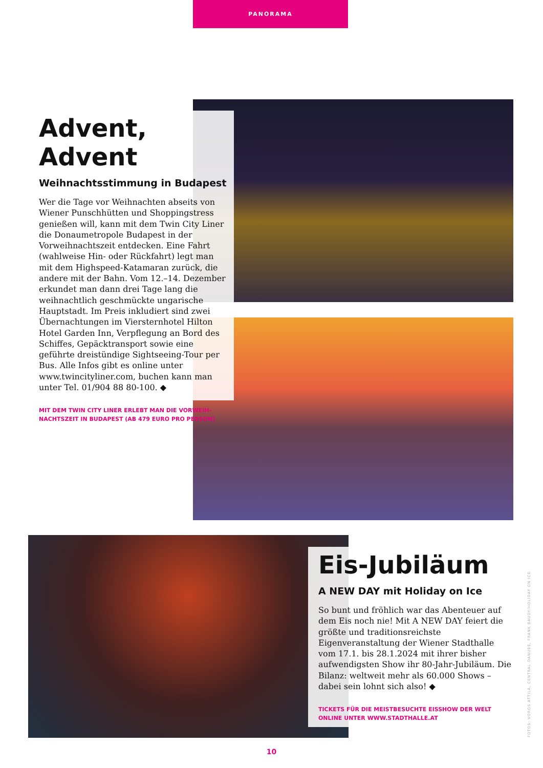PANORAMA
Advent, Advent
Weihnachtsstimmung in Budapest
Wer die Tage vor Weihnachten abseits von Wiener Punschhütten und Shoppingstress genießen will, kann mit dem Twin City Liner die Donaumetropole Budapest in der Vorweih­nachtszeit entdecken. Eine Fahrt (wahlweise Hin- oder Rückfahrt) legt man mit dem Highspeed-Katamaran zurück, die andere mit der Bahn. Vom 12.–14. Dezember erkundet man dann drei Tage lang die weihnachtlich geschmückte ungarische Hauptstadt. Im Preis inkludiert sind zwei Übernachtungen im Viersternhotel Hilton Hotel Garden Inn, Verpflegung an Bord des Schiffes, Gepäck­transport sowie eine geführte dreistündige Sightseeing-Tour per Bus. Alle Infos gibt es online unter www.twincityliner.com, buchen kann man unter Tel. 01/904 88 80-100. ◆
MIT DEM TWIN CITY LINER ERLEBT MAN DIE VORWEIH­NACHTSZEIT IN BUDAPEST (AB 479 EURO PRO PERSON)
Eis-Jubiläum
A NEW DAY mit Holiday on Ice
So bunt und fröhlich war das Abenteuer auf dem Eis noch nie! Mit A NEW DAY feiert die größte und traditionsreichste Eigenveranstaltung der Wiener Stadthalle vom 17.1. bis 28.1.2024 mit ihrer bisher aufwendigsten Show ihr 80-Jahr-Jubiläum. Die Bilanz: weltweit mehr als 60.000 Shows – dabei sein lohnt sich also! ◆
TICKETS FÜR DIE MEISTBESUCHTE EISSHOW DER WELT ONLINE UNTER WWW.STADTHALLE.AT
FOTOS: VOROS ATTILA, CENTRAL DANUBE, FRANK BAUDY/HOLIDAY ON ICE
10